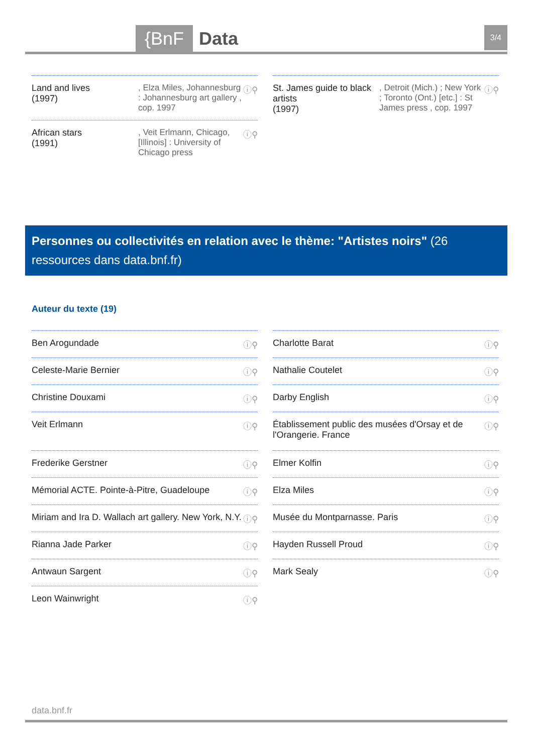{BnF Data 3/4
Land and lives
(1997)
, Elza Miles, Johannesburg : Johannesburg art gallery , cop. 1997
ⓘ⚲
African stars
(1991)
, Veit Erlmann, Chicago, [Illinois] : University of Chicago press
ⓘ⚲
St. James guide to black artists
(1997)
, Detroit (Mich.) ; New York ; Toronto (Ont.) [etc.] : St James press , cop. 1997
ⓘ⚲
Personnes ou collectivités en relation avec le thème: "Artistes noirs" (26 ressources dans data.bnf.fr)
Auteur du texte (19)
Ben Arogundade ⓘ⚲
Celeste-Marie Bernier ⓘ⚲
Christine Douxami ⓘ⚲
Veit Erlmann ⓘ⚲
Frederike Gerstner ⓘ⚲
Mémorial ACTE. Pointe-à-Pitre, Guadeloupe
ⓘ⚲
Miriam and Ira D. Wallach art gallery. New York, N.Y.
ⓘ⚲
Rianna Jade Parker ⓘ⚲
Antwaun Sargent ⓘ⚲
Leon Wainwright ⓘ⚲
Charlotte Barat ⓘ⚲
Nathalie Coutelet ⓘ⚲
Darby English ⓘ⚲
Établissement public des musées d'Orsay et de l'Orangerie. France
ⓘ⚲
Elmer Kolfin ⓘ⚲
Elza Miles ⓘ⚲
Musée du Montparnasse. Paris ⓘ⚲
Hayden Russell Proud ⓘ⚲
Mark Sealy ⓘ⚲
data.bnf.fr